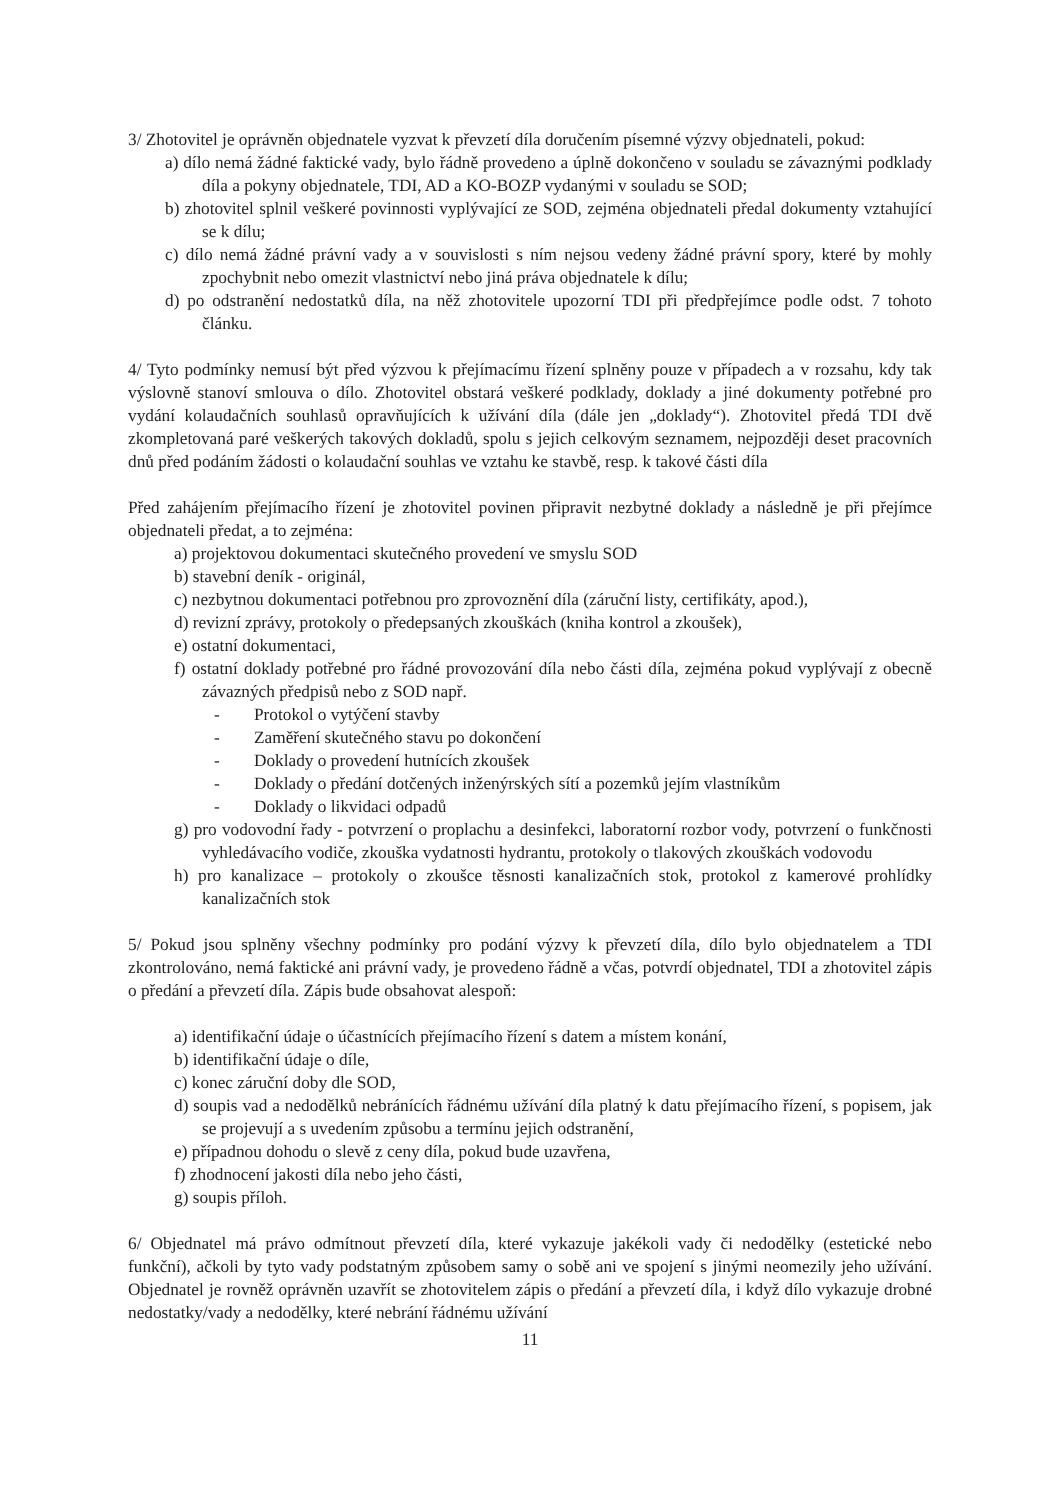3/ Zhotovitel je oprávněn objednatele vyzvat k převzetí díla doručením písemné výzvy objednateli, pokud:
a) dílo nemá žádné faktické vady, bylo řádně provedeno a úplně dokončeno v souladu se závaznými podklady díla a pokyny objednatele, TDI, AD a KO-BOZP vydanými v souladu se SOD;
b) zhotovitel splnil veškeré povinnosti vyplývající ze SOD, zejména objednateli předal dokumenty vztahující se k dílu;
c) dílo nemá žádné právní vady a v souvislosti s ním nejsou vedeny žádné právní spory, které by mohly zpochybnit nebo omezit vlastnictví nebo jiná práva objednatele k dílu;
d) po odstranění nedostatků díla, na něž zhotovitele upozorní TDI při předpřejímce podle odst. 7 tohoto článku.
4/ Tyto podmínky nemusí být před výzvou k přejímacímu řízení splněny pouze v případech a v rozsahu, kdy tak výslovně stanoví smlouva o dílo. Zhotovitel obstará veškeré podklady, doklady a jiné dokumenty potřebné pro vydání kolaudačních souhlasů opravňujících k užívání díla (dále jen „doklady“). Zhotovitel předá TDI dvě zkompletovaná paré veškerých takových dokladů, spolu s jejich celkovým seznamem, nejpozději deset pracovních dnů před podáním žádosti o kolaudační souhlas ve vztahu ke stavbě, resp. k takové části díla
Před zahájením přejímacího řízení je zhotovitel povinen připravit nezbytné doklady a následně je při přejímce objednateli předat, a to zejména:
a) projektovou dokumentaci skutečného provedení ve smyslu SOD
b) stavební deník - originál,
c) nezbytnou dokumentaci potřebnou pro zprovoznění díla (záruční listy, certifikáty, apod.),
d) revizní zprávy, protokoly o předepsaných zkouškách (kniha kontrol a zkoušek),
e) ostatní dokumentaci,
f) ostatní doklady potřebné pro řádné provozování díla nebo části díla, zejména pokud vyplývají z obecně závazných předpisů nebo z SOD např.
- Protokol o vytýčení stavby
- Zaměření skutečného stavu po dokončení
- Doklady o provedení hutnících zkoušek
- Doklady o předání dotčených inženýrských sítí a pozemků jejím vlastníkům
- Doklady o likvidaci odpadů
g) pro vodovodní řady - potvrzení o proplachu a desinfekci, laboratorní rozbor vody, potvrzení o funkčnosti vyhledávacího vodiče, zkouška vydatnosti hydrantu, protokoly o tlakových zkouškách vodovodu
h) pro kanalizace – protokoly o zkoušce těsnosti kanalizačních stok, protokol z kamerové prohlídky kanalizačních stok
5/ Pokud jsou splněny všechny podmínky pro podání výzvy k převzetí díla, dílo bylo objednatelem a TDI zkontrolováno, nemá faktické ani právní vady, je provedeno řádně a včas, potvrdí objednatel, TDI a zhotovitel zápis o předání a převzetí díla. Zápis bude obsahovat alespoň:
a) identifikační údaje o účastnících přejímacího řízení s datem a místem konání,
b) identifikační údaje o díle,
c) konec záruční doby dle SOD,
d) soupis vad a nedodělků nebránících řádnému užívání díla platný k datu přejímacího řízení, s popisem, jak se projevují a s uvedením způsobu a termínu jejich odstranění,
e) případnou dohodu o slevě z ceny díla, pokud bude uzavřena,
f) zhodnocení jakosti díla nebo jeho části,
g) soupis příloh.
6/ Objednatel má právo odmítnout převzetí díla, které vykazuje jakékoli vady či nedodělky (estetické nebo funkční), ačkoli by tyto vady podstatným způsobem samy o sobě ani ve spojení s jinými neomezily jeho užívání. Objednatel je rovněž oprávněn uzavřít se zhotovitelem zápis o předání a převzetí díla, i když dílo vykazuje drobné nedostatky/vady a nedodělky, které nebrání řádnému užívání
11